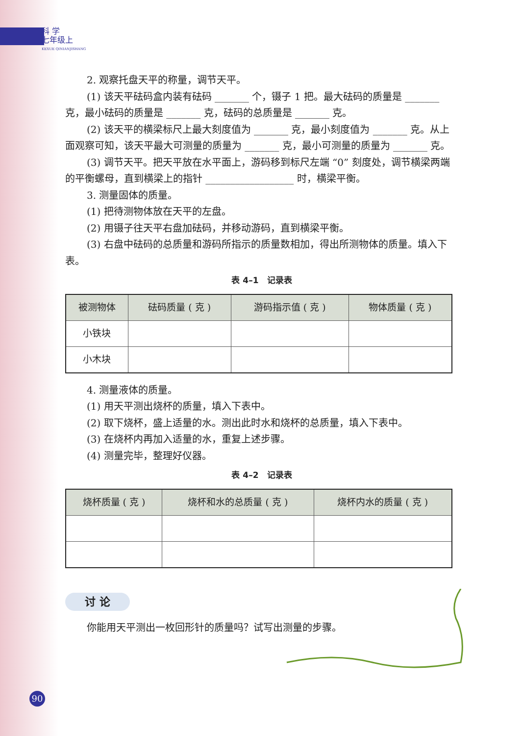科 学
七年级上
KEXUE QINIANJISHANG
2. 观察托盘天平的称量，调节天平。
(1) 该天平砝码盒内装有砝码 _______ 个，镊子 1 把。最大砝码的质量是 _______ 克，最小砝码的质量是 _______ 克，砝码的总质量是 _______ 克。
(2) 该天平的横梁标尺上最大刻度值为 _______ 克，最小刻度值为 _______ 克。从上面观察可知，该天平最大可测量的质量为 _______ 克，最小可测量的质量为 _______ 克。
(3) 调节天平。把天平放在水平面上，游码移到标尺左端 “0” 刻度处，调节横梁两端的平衡螺母，直到横梁上的指针 __________________ 时，横梁平衡。
3. 测量固体的质量。
(1) 把待测物体放在天平的左盘。
(2) 用镊子往天平右盘加砝码，并移动游码，直到横梁平衡。
(3) 右盘中砝码的总质量和游码所指示的质量数相加，得出所测物体的质量。填入下表。
表 4–1　记录表
| 被测物体 | 砝码质量 ( 克 ) | 游码指示值 ( 克 ) | 物体质量 ( 克 ) |
| --- | --- | --- | --- |
| 小铁块 | | | |
| 小木块 | | | |
4. 测量液体的质量。
(1) 用天平测出烧杯的质量，填入下表中。
(2) 取下烧杯，盛上适量的水。测出此时水和烧杯的总质量，填入下表中。
(3) 在烧杯内再加入适量的水，重复上述步骤。
(4) 测量完毕，整理好仪器。
表 4–2　记录表
| 烧杯质量 ( 克 ) | 烧杯和水的总质量 ( 克 ) | 烧杯内水的质量 ( 克 ) |
| --- | --- | --- |
讨 论
你能用天平测出一枚回形针的质量吗？试写出测量的步骤。
90